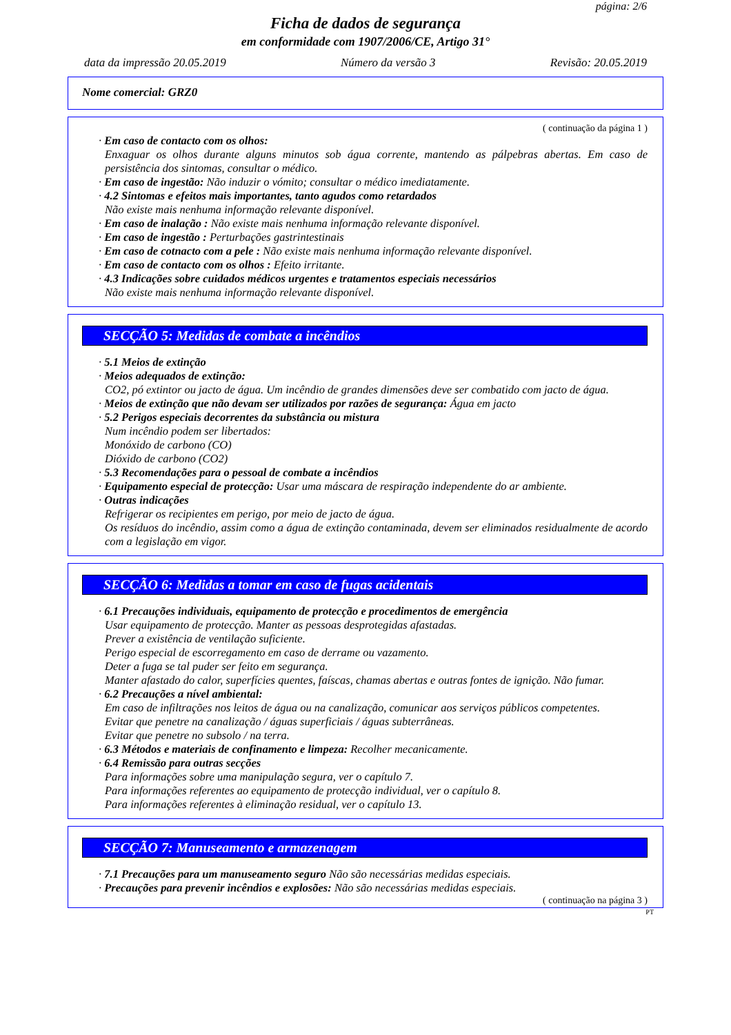página: 2/6
Ficha de dados de segurança
em conformidade com 1907/2006/CE, Artigo 31°
data da impressão 20.05.2019 Número da versão 3 Revisão: 20.05.2019
Nome comercial: GRZ0
( continuação da página 1 )
· Em caso de contacto com os olhos:
Enxaguar os olhos durante alguns minutos sob água corrente, mantendo as pálpebras abertas. Em caso de persistência dos sintomas, consultar o médico.
· Em caso de ingestão: Não induzir o vómito; consultar o médico imediatamente.
· 4.2 Sintomas e efeitos mais importantes, tanto agudos como retardados
Não existe mais nenhuma informação relevante disponível.
· Em caso de inalação : Não existe mais nenhuma informação relevante disponível.
· Em caso de ingestão : Perturbações gastrintestinais
· Em caso de cotnacto com a pele : Não existe mais nenhuma informação relevante disponível.
· Em caso de contacto com os olhos : Efeito irritante.
· 4.3 Indicações sobre cuidados médicos urgentes e tratamentos especiais necessários
Não existe mais nenhuma informação relevante disponível.
SECÇÃO 5: Medidas de combate a incêndios
· 5.1 Meios de extinção
· Meios adequados de extinção:
CO2, pó extintor ou jacto de água. Um incêndio de grandes dimensões deve ser combatido com jacto de água.
· Meios de extinção que não devam ser utilizados por razões de segurança: Água em jacto
· 5.2 Perigos especiais decorrentes da substância ou mistura
Num incêndio podem ser libertados:
Monóxido de carbono (CO)
Dióxido de carbono (CO2)
· 5.3 Recomendações para o pessoal de combate a incêndios
· Equipamento especial de protecção: Usar uma máscara de respiração independente do ar ambiente.
· Outras indicações
Refrigerar os recipientes em perigo, por meio de jacto de água.
Os resíduos do incêndio, assim como a água de extinção contaminada, devem ser eliminados residualmente de acordo com a legislação em vigor.
SECÇÃO 6: Medidas a tomar em caso de fugas acidentais
· 6.1 Precauções individuais, equipamento de protecção e procedimentos de emergência
Usar equipamento de protecção. Manter as pessoas desprotegidas afastadas.
Prever a existência de ventilação suficiente.
Perigo especial de escorregamento em caso de derrame ou vazamento.
Deter a fuga se tal puder ser feito em segurança.
Manter afastado do calor, superfícies quentes, faíscas, chamas abertas e outras fontes de ignição. Não fumar.
· 6.2 Precauções a nível ambiental:
Em caso de infiltrações nos leitos de água ou na canalização, comunicar aos serviços públicos competentes.
Evitar que penetre na canalização / águas superficiais / águas subterrâneas.
Evitar que penetre no subsolo / na terra.
· 6.3 Métodos e materiais de confinamento e limpeza: Recolher mecanicamente.
· 6.4 Remissão para outras secções
Para informações sobre uma manipulação segura, ver o capítulo 7.
Para informações referentes ao equipamento de protecção individual, ver o capítulo 8.
Para informações referentes à eliminação residual, ver o capítulo 13.
SECÇÃO 7: Manuseamento e armazenagem
· 7.1 Precauções para um manuseamento seguro Não são necessárias medidas especiais.
· Precauções para prevenir incêndios e explosões: Não são necessárias medidas especiais.
( continuação na página 3 )
PT